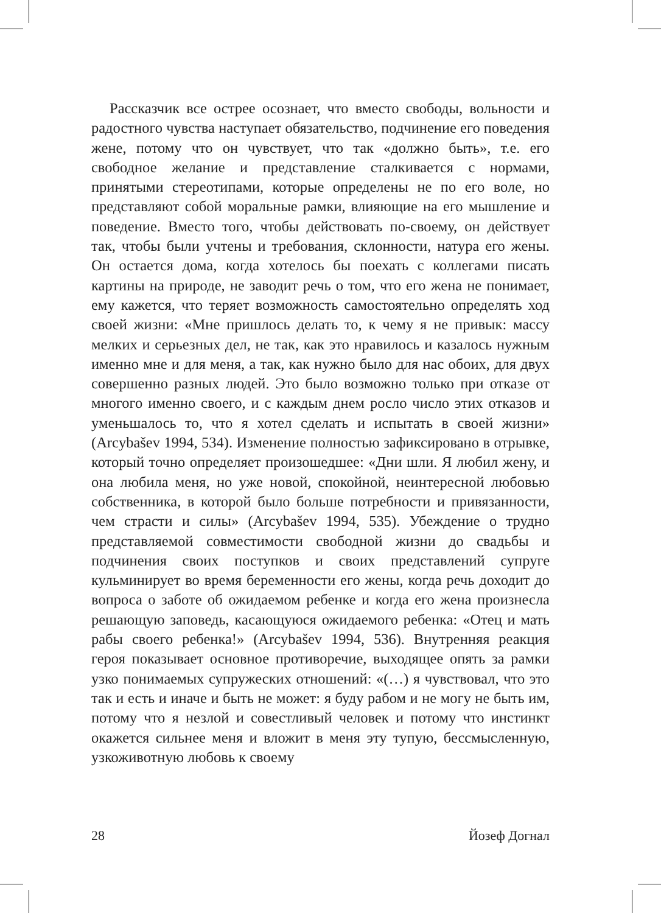Рассказчик все острее осознает, что вместо свободы, вольности и радостного чувства наступает обязательство, подчинение его поведения жене, потому что он чувствует, что так «должно быть», т.е. его свободное желание и представление сталкивается с нормами, принятыми стереотипами, которые определены не по его воле, но представляют собой моральные рамки, влияющие на его мышление и поведение. Вместо того, чтобы действовать по-своему, он действует так, чтобы были учтены и требования, склонности, натура его жены. Он остается дома, когда хотелось бы поехать с коллегами писать картины на природе, не заводит речь о том, что его жена не понимает, ему кажется, что теряет возможность самостоятельно определять ход своей жизни: «Мне пришлось делать то, к чему я не привык: массу мелких и серьезных дел, не так, как это нравилось и казалось нужным именно мне и для меня, а так, как нужно было для нас обоих, для двух совершенно разных людей. Это было возможно только при отказе от многого именно своего, и с каждым днем росло число этих отказов и уменьшалось то, что я хотел сделать и испытать в своей жизни» (Arcybašev 1994, 534). Изменение полностью зафиксировано в отрывке, который точно определяет произошедшее: «Дни шли. Я любил жену, и она любила меня, но уже новой, спокойной, неинтересной любовью собственника, в которой было больше потребности и привязанности, чем страсти и силы» (Arcybašev 1994, 535). Убеждение о трудно представляемой совместимости свободной жизни до свадьбы и подчинения своих поступков и своих представлений супруге кульминирует во время беременности его жены, когда речь доходит до вопроса о заботе об ожидаемом ребенке и когда его жена произнесла решающую заповедь, касающуюся ожидаемого ребенка: «Отец и мать рабы своего ребенка!» (Arcybašev 1994, 536). Внутренняя реакция героя показывает основное противоречие, выходящее опять за рамки узко понимаемых супружеских отношений: «(…) я чувствовал, что это так и есть и иначе и быть не может: я буду рабом и не могу не быть им, потому что я незлой и совестливый человек и потому что инстинкт окажется сильнее меня и вложит в меня эту тупую, бессмысленную, узкоживотную любовь к своему
28 Йозеф Догнал